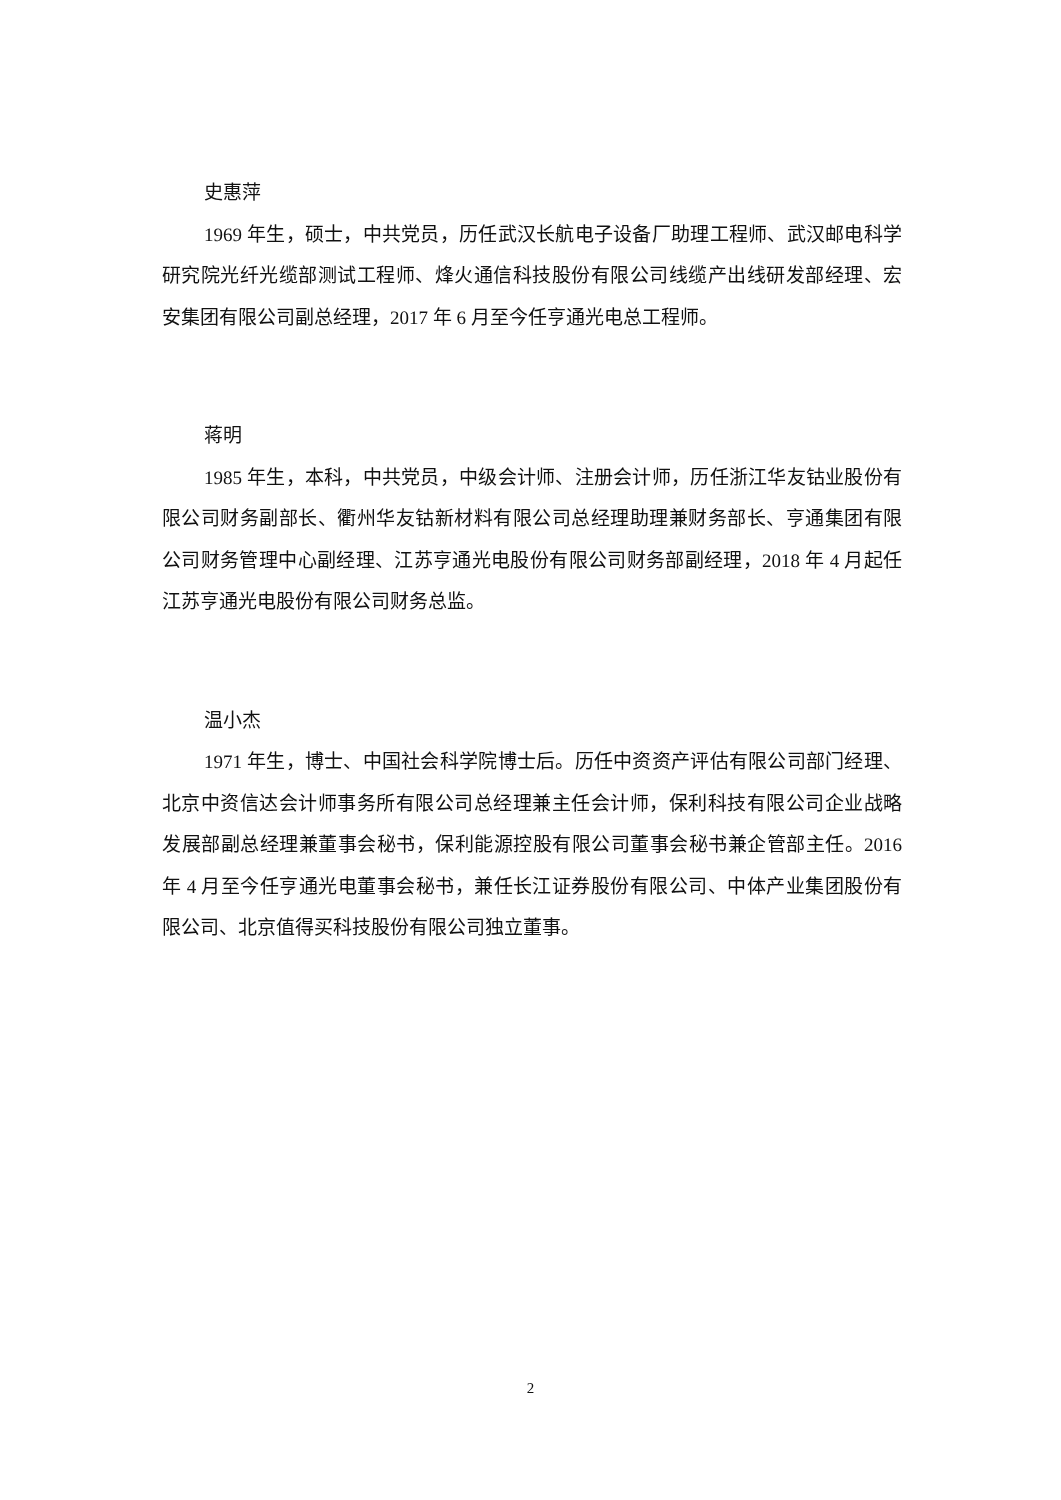史惠萍
1969 年生，硕士，中共党员，历任武汉长航电子设备厂助理工程师、武汉邮电科学研究院光纤光缆部测试工程师、烽火通信科技股份有限公司线缆产出线研发部经理、宏安集团有限公司副总经理，2017 年 6 月至今任亨通光电总工程师。
蒋明
1985 年生，本科，中共党员，中级会计师、注册会计师，历任浙江华友钴业股份有限公司财务副部长、衢州华友钴新材料有限公司总经理助理兼财务部长、亨通集团有限公司财务管理中心副经理、江苏亨通光电股份有限公司财务部副经理，2018 年 4 月起任江苏亨通光电股份有限公司财务总监。
温小杰
1971 年生，博士、中国社会科学院博士后。历任中资资产评估有限公司部门经理、北京中资信达会计师事务所有限公司总经理兼主任会计师，保利科技有限公司企业战略发展部副总经理兼董事会秘书，保利能源控股有限公司董事会秘书兼企管部主任。2016 年 4 月至今任亨通光电董事会秘书，兼任长江证券股份有限公司、中体产业集团股份有限公司、北京值得买科技股份有限公司独立董事。
2